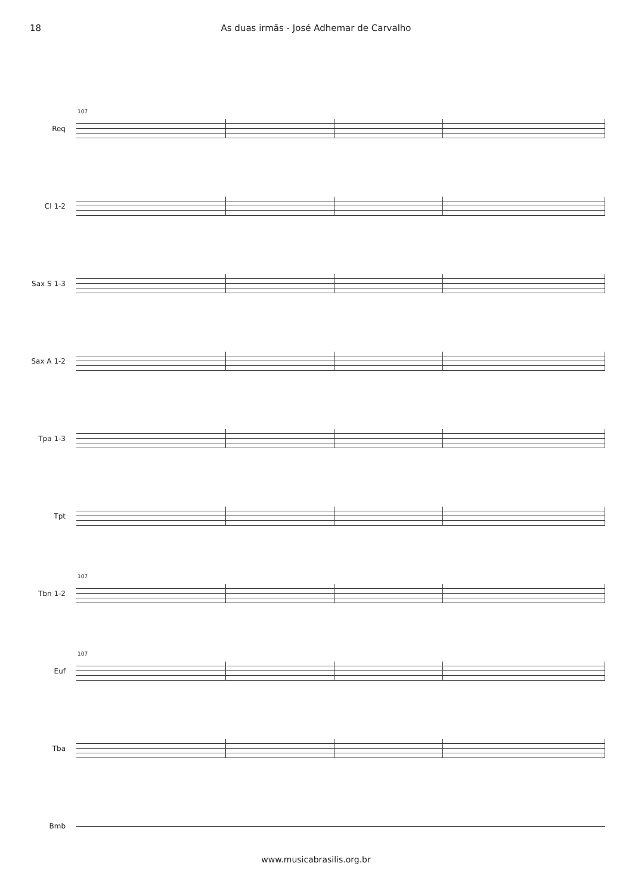18 As duas irmãs - José Adhemar de Carvalho
Req
107
Cl 1-2
Sax S 1-3
Sax A 1-2
Tpa 1-3
Tpt
Tbn 1-2
107
Euf
107
Tba
Bmb
www.musicabrasilis.org.br